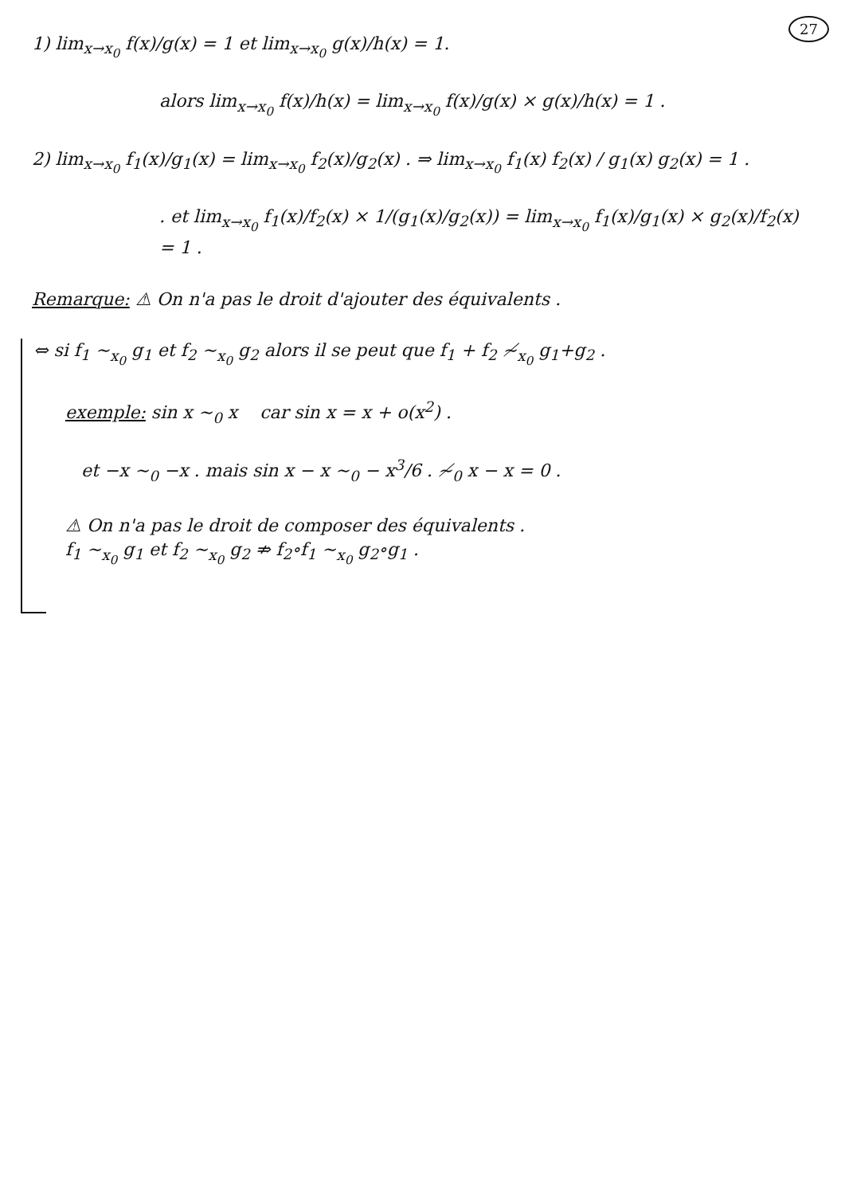27
1) lim<sub>x→x<sub>0</sub></sub> f(x)/g(x) = 1 et lim<sub>x→x<sub>0</sub></sub> g(x)/h(x) = 1.
alors lim<sub>x→x<sub>0</sub></sub> f(x)/h(x) = lim<sub>x→x<sub>0</sub></sub> f(x)/g(x) × g(x)/h(x) = 1 .
2) lim<sub>x→x<sub>0</sub></sub> f<sub>1</sub>(x)/g<sub>1</sub>(x) = lim<sub>x→x<sub>0</sub></sub> f<sub>2</sub>(x)/g<sub>2</sub>(x) . ⇒ lim<sub>x→x<sub>0</sub></sub> f<sub>1</sub>(x) f<sub>2</sub>(x) / g<sub>1</sub>(x) g<sub>2</sub>(x) = 1 .
. et lim<sub>x→x<sub>0</sub></sub> f<sub>1</sub>(x)/f<sub>2</sub>(x) × 1/(g<sub>1</sub>(x)/g<sub>2</sub>(x)) = lim<sub>x→x<sub>0</sub></sub> f<sub>1</sub>(x)/g<sub>1</sub>(x) × g<sub>2</sub>(x)/f<sub>2</sub>(x)
= 1 .
Remarque: ⚠ On n'a pas le droit d'ajouter des équivalents .
⇔ si f<sub>1</sub> ∼<sub>x<sub>0</sub></sub> g<sub>1</sub> et f<sub>2</sub> ∼<sub>x<sub>0</sub></sub> g<sub>2</sub> alors il se peut que f<sub>1</sub> + f<sub>2</sub> ≁<sub>x<sub>0</sub></sub> g<sub>1</sub>+g<sub>2</sub> .
exemple: sin x ∼<sub>0</sub> x car sin x = x + o(x<sup>2</sup>) .
et −x ∼<sub>0</sub> −x . mais sin x − x ∼<sub>0</sub> − x<sup>3</sup>/6 . ≁<sub>0</sub> x − x = 0 .
⚠ On n'a pas le droit de composer des équivalents .
f<sub>1</sub> ∼<sub>x<sub>0</sub></sub> g<sub>1</sub> et f<sub>2</sub> ∼<sub>x<sub>0</sub></sub> g<sub>2</sub> ⇏ f<sub>2</sub>∘f<sub>1</sub> ∼<sub>x<sub>0</sub></sub> g<sub>2</sub>∘g<sub>1</sub> .